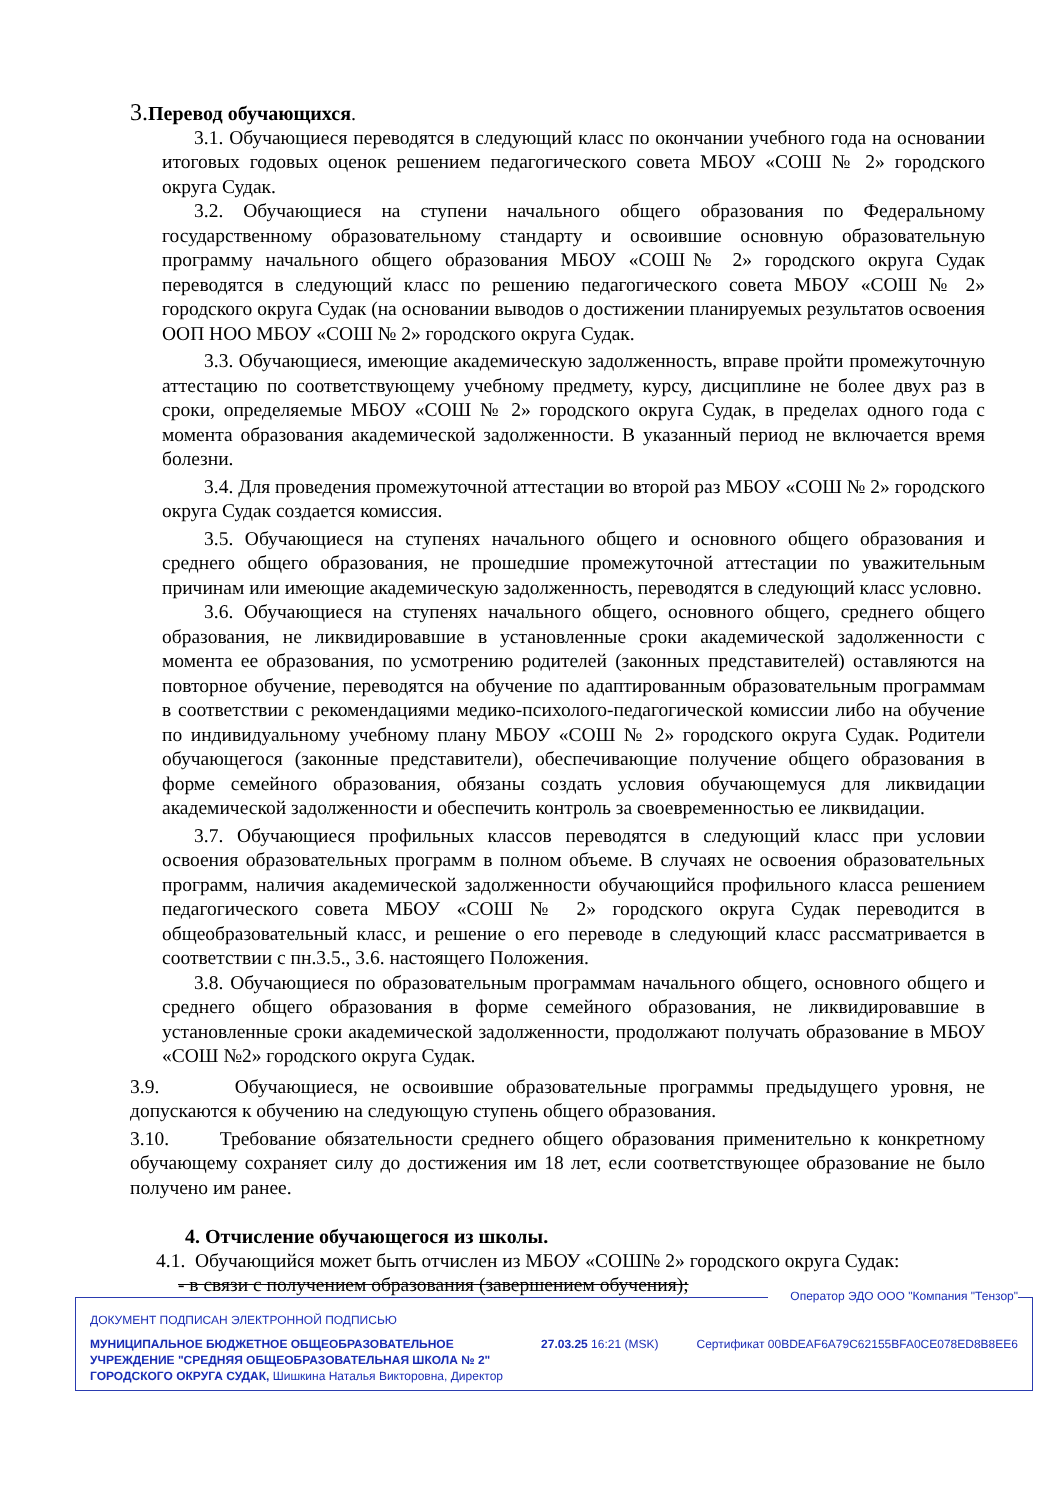3. Перевод обучающихся.
3.1. Обучающиеся переводятся в следующий класс по окончании учебного года на основании итоговых годовых оценок решением педагогического совета МБОУ «СОШ № 2» городского округа Судак.
3.2. Обучающиеся на ступени начального общего образования по Федеральному государственному образовательному стандарту и освоившие основную образовательную программу начального общего образования МБОУ «СОШ№ 2» городского округа Судак переводятся в следующий класс по решению педагогического совета МБОУ «СОШ № 2» городского округа Судак (на основании выводов о достижении планируемых результатов освоения ООП НОО МБОУ «СОШ № 2» городского округа Судак.
3.3. Обучающиеся, имеющие академическую задолженность, вправе пройти промежуточную аттестацию по соответствующему учебному предмету, курсу, дисциплине не более двух раз в сроки, определяемые МБОУ «СОШ № 2» городского округа Судак, в пределах одного года с момента образования академической задолженности. В указанный период не включается время болезни.
3.4. Для проведения промежуточной аттестации во второй раз МБОУ «СОШ № 2» городского округа Судак создается комиссия.
3.5. Обучающиеся на ступенях начального общего и основного общего образования и среднего общего образования, не прошедшие промежуточной аттестации по уважительным причинам или имеющие академическую задолженность, переводятся в следующий класс условно.
3.6. Обучающиеся на ступенях начального общего, основного общего, среднего общего образования, не ликвидировавшие в установленные сроки академической задолженности с момента ее образования, по усмотрению родителей (законных представителей) оставляются на повторное обучение, переводятся на обучение по адаптированным образовательным программам в соответствии с рекомендациями медико-психолого-педагогической комиссии либо на обучение по индивидуальному учебному плану МБОУ «СОШ № 2» городского округа Судак. Родители обучающегося (законные представители), обеспечивающие получение общего образования в форме семейного образования, обязаны создать условия обучающемуся для ликвидации академической задолженности и обеспечить контроль за своевременностью ее ликвидации.
3.7. Обучающиеся профильных классов переводятся в следующий класс при условии освоения образовательных программ в полном объеме. В случаях не освоения образовательных программ, наличия академической задолженности обучающийся профильного класса решением педагогического совета МБОУ «СОШ № 2» городского округа Судак переводится в общеобразовательный класс, и решение о его переводе в следующий класс рассматривается в соответствии с пн.3.5., 3.6. настоящего Положения.
3.8. Обучающиеся по образовательным программам начального общего, основного общего и среднего общего образования в форме семейного образования, не ликвидировавшие в установленные сроки академической задолженности, продолжают получать образование в МБОУ «СОШ №2» городского округа Судак.
3.9. Обучающиеся, не освоившие образовательные программы предыдущего уровня, не допускаются к обучению на следующую ступень общего образования.
3.10. Требование обязательности среднего общего образования применительно к конкретному обучающему сохраняет силу до достижения им 18 лет, если соответствующее образование не было получено им ранее.
4. Отчисление обучающегося из школы.
4.1. Обучающийся может быть отчислен из МБОУ «СОШ№ 2» городского округа Судак:
- в связи с получением образования (завершением обучения);
Оператор ЭДО ООО "Компания "Тензор"
ДОКУМЕНТ ПОДПИСАН ЭЛЕКТРОННОЙ ПОДПИСЬЮ
МУНИЦИПАЛЬНОЕ БЮДЖЕТНОЕ ОБЩЕОБРАЗОВАТЕЛЬНОЕ
УЧРЕЖДЕНИЕ "СРЕДНЯЯ ОБЩЕОБРАЗОВАТЕЛЬНАЯ ШКОЛА № 2"
ГОРОДСКОГО ОКРУГА СУДАК, Шишкина Наталья Викторовна, Директор
27.03.25 16:21 (MSK) Сертификат 00BDEAF6A79C62155BFA0CE078ED8B8EE6